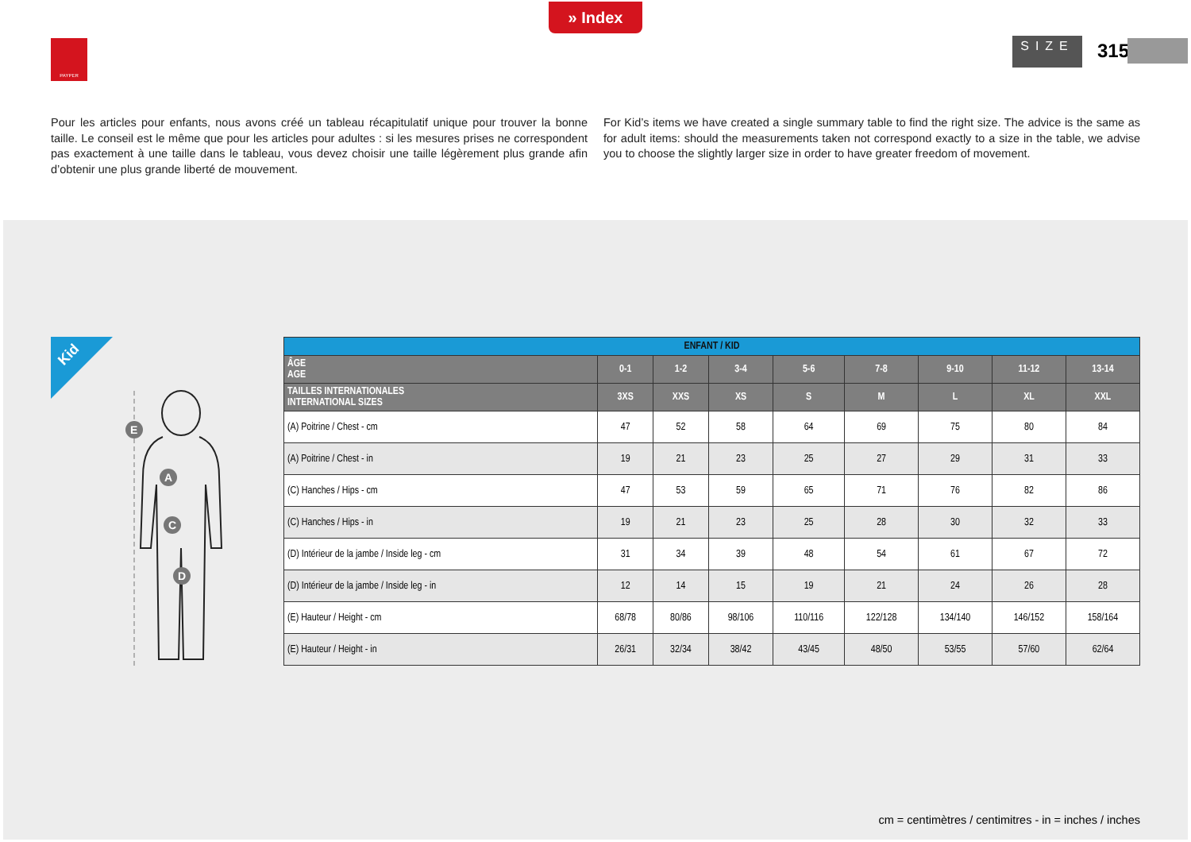» Index
PAYPER SIZE 315
Pour les articles pour enfants, nous avons créé un tableau récapitulatif unique pour trouver la bonne taille. Le conseil est le même que pour les articles pour adultes : si les mesures prises ne correspondent pas exactement à une taille dans le tableau, vous devez choisir une taille légèrement plus grande afin d’obtenir une plus grande liberté de mouvement.
For Kid’s items we have created a single summary table to find the right size. The advice is the same as for adult items: should the measurements taken not correspond exactly to a size in the table, we advise you to choose the slightly larger size in order to have greater freedom of movement.
Kid
E
A
C
D
| ENFANT / KID | | | | | | | | |
| --- | --- | --- | --- | --- | --- | --- | --- | --- |
| ÂGE AGE | 0-1 | 1-2 | 3-4 | 5-6 | 7-8 | 9-10 | 11-12 | 13-14 |
| TAILLES INTERNATIONALES INTERNATIONAL SIZES | 3XS | XXS | XS | S | M | L | XL | XXL |
| (A) Poitrine / Chest - cm | 47 | 52 | 58 | 64 | 69 | 75 | 80 | 84 |
| (A) Poitrine / Chest - in | 19 | 21 | 23 | 25 | 27 | 29 | 31 | 33 |
| (C) Hanches / Hips - cm | 47 | 53 | 59 | 65 | 71 | 76 | 82 | 86 |
| (C) Hanches / Hips - in | 19 | 21 | 23 | 25 | 28 | 30 | 32 | 33 |
| (D) Intérieur de la jambe / Inside leg - cm | 31 | 34 | 39 | 48 | 54 | 61 | 67 | 72 |
| (D) Intérieur de la jambe / Inside leg - in | 12 | 14 | 15 | 19 | 21 | 24 | 26 | 28 |
| (E) Hauteur / Height - cm | 68/78 | 80/86 | 98/106 | 110/116 | 122/128 | 134/140 | 146/152 | 158/164 |
| (E) Hauteur / Height - in | 26/31 | 32/34 | 38/42 | 43/45 | 48/50 | 53/55 | 57/60 | 62/64 |
cm = centimètres / centimitres - in = inches / inches